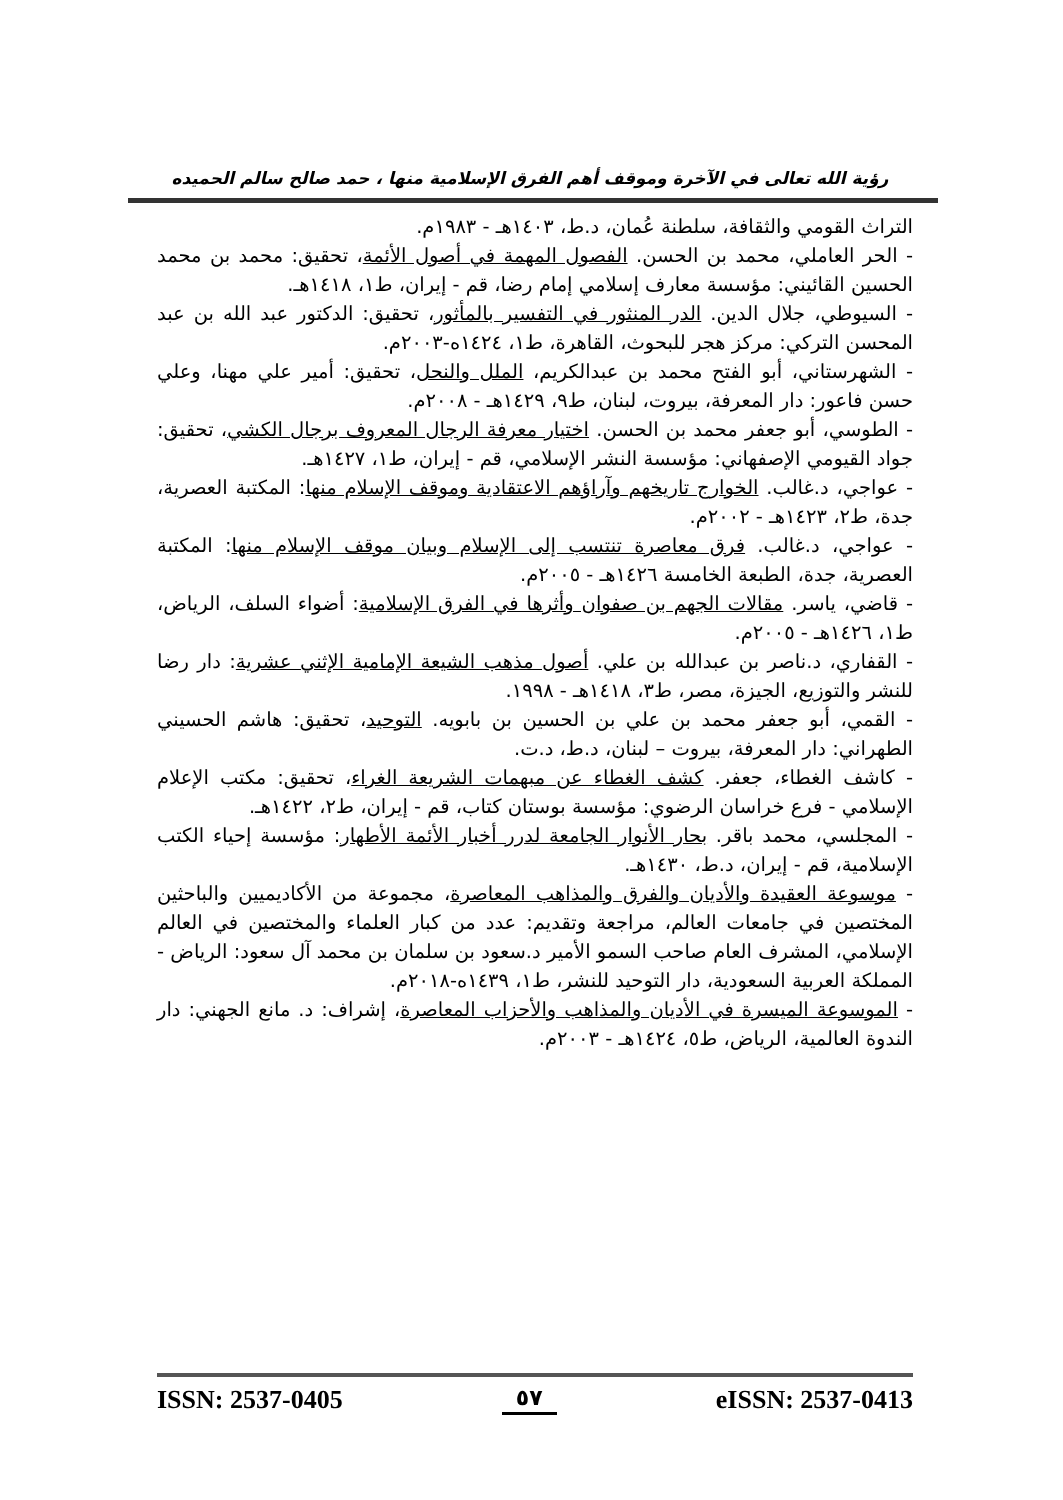رؤية الله تعالى في الآخرة وموقف أهم الفرق الإسلامية منها ، حمد صالح سالم الحميده
التراث القومي والثقافة، سلطنة عُمان، د.ط، ١٤٠٣هـ - ١٩٨٣م.
- الحر العاملي، محمد بن الحسن. الفصول المهمة في أصول الأئمة، تحقيق: محمد بن محمد الحسين القائيني: مؤسسة معارف إسلامي إمام رضا، قم - إيران، ط١، ١٤١٨هـ.
- السيوطي، جلال الدين. الدر المنثور في التفسير بالمأثور، تحقيق: الدكتور عبد الله بن عبد المحسن التركي: مركز هجر للبحوث، القاهرة، ط١، ١٤٢٤ه-٢٠٠٣م.
- الشهرستاني، أبو الفتح محمد بن عبدالكريم، الملل والنحل، تحقيق: أمير علي مهنا، وعلي حسن فاعور: دار المعرفة، بيروت، لبنان، ط٩، ١٤٢٩هـ - ٢٠٠٨م.
- الطوسي، أبو جعفر محمد بن الحسن. اختيار معرفة الرجال المعروف برجال الكشي، تحقيق: جواد القيومي الإصفهاني: مؤسسة النشر الإسلامي، قم - إيران، ط١، ١٤٢٧هـ.
- عواجي، د.غالب. الخوارج تاريخهم وآراؤهم الاعتقادية وموقف الإسلام منها: المكتبة العصرية، جدة، ط٢، ١٤٢٣هـ - ٢٠٠٢م.
- عواجي، د.غالب. فرق معاصرة تنتسب إلى الإسلام وبيان موقف الإسلام منها: المكتبة العصرية، جدة، الطبعة الخامسة ١٤٢٦هـ - ٢٠٠٥م.
- قاضي، ياسر. مقالات الجهم بن صفوان وأثرها في الفرق الإسلامية: أضواء السلف، الرياض، ط١، ١٤٢٦هـ - ٢٠٠٥م.
- القفاري، د.ناصر بن عبدالله بن علي. أصول مذهب الشيعة الإمامية الإثني عشرية: دار رضا للنشر والتوزيع، الجيزة، مصر، ط٣، ١٤١٨هـ - ١٩٩٨.
- القمي، أبو جعفر محمد بن علي بن الحسين بن بابويه. التوحيد، تحقيق: هاشم الحسيني الطهراني: دار المعرفة، بيروت – لبنان، د.ط، د.ت.
- كاشف الغطاء، جعفر. كشف الغطاء عن مبهمات الشريعة الغراء، تحقيق: مكتب الإعلام الإسلامي - فرع خراسان الرضوي: مؤسسة بوستان كتاب، قم - إيران، ط٢، ١٤٢٢هـ.
- المجلسي، محمد باقر. بحار الأنوار الجامعة لدرر أخبار الأئمة الأطهار: مؤسسة إحياء الكتب الإسلامية، قم - إيران، د.ط، ١٤٣٠هـ.
- موسوعة العقيدة والأديان والفرق والمذاهب المعاصرة، مجموعة من الأكاديميين والباحثين المختصين في جامعات العالم، مراجعة وتقديم: عدد من كبار العلماء والمختصين في العالم الإسلامي، المشرف العام صاحب السمو الأمير د.سعود بن سلمان بن محمد آل سعود: الرياض - المملكة العربية السعودية، دار التوحيد للنشر، ط١، ١٤٣٩ه-٢٠١٨م.
- الموسوعة الميسرة في الأديان والمذاهب والأحزاب المعاصرة، إشراف: د. مانع الجهني: دار الندوة العالمية، الرياض، ط٥، ١٤٢٤هـ - ٢٠٠٣م.
ISSN: 2537-0405 ٥٧ eISSN: 2537-0413